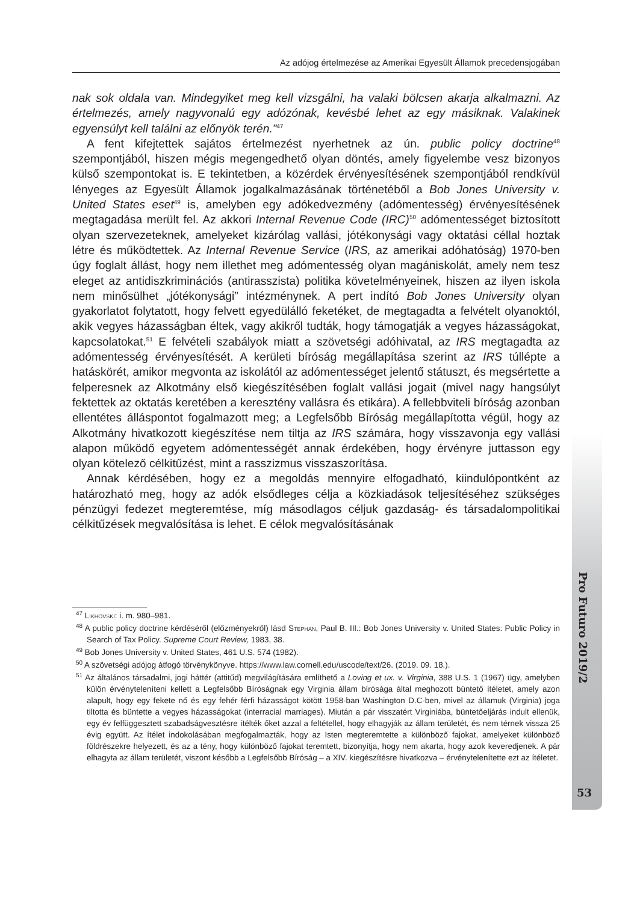Az adójog értelmezése az Amerikai Egyesült Államok precedensjogában
nak sok oldala van. Mindegyiket meg kell vizsgálni, ha valaki bölcsen akarja alkalmazni. Az értelmezés, amely nagyvonalú egy adózónak, kevésbé lehet az egy másiknak. Valakinek egyensúlyt kell találni az előnyök terén.”<sup>47</sup>
A fent kifejtettek sajátos értelmezést nyerhetnek az ún. public policy doctrine<sup>48</sup> szempontjából, hiszen mégis megengedhető olyan döntés, amely figyelembe vesz bizonyos külső szempontokat is. E tekintetben, a közérdek érvényesítésének szempontjából rendkívül lényeges az Egyesült Államok jogalkalmazásának történetéből a Bob Jones University v. United States eset<sup>49</sup> is, amelyben egy adókedvezmény (adómentesség) érvényesítésének megtagadása merült fel. Az akkori Internal Revenue Code (IRC)<sup>50</sup> adómentességet biztosított olyan szervezeteknek, amelyeket kizárólag vallási, jótékonysági vagy oktatási céllal hoztak létre és működtettek. Az Internal Revenue Service (IRS, az amerikai adóhatóság) 1970-ben úgy foglalt állást, hogy nem illethet meg adómentesség olyan magániskolát, amely nem tesz eleget az antidiszkriminációs (antirasszista) politika követelményeinek, hiszen az ilyen iskola nem minősülhet „jótékonysági” intézménynek. A pert indító Bob Jones University olyan gyakorlatot folytatott, hogy felvett egyedülálló feketéket, de megtagadta a felvételt olyanoktól, akik vegyes házasságban éltek, vagy akikről tudták, hogy támogatják a vegyes házasságokat, kapcsolatokat.<sup>51</sup> E felvételi szabályok miatt a szövetségi adóhivatal, az IRS megtagadta az adómentesség érvényesítését. A kerületi bíróság megállapítása szerint az IRS túllépte a hatáskörét, amikor megvonta az iskolától az adómentességet jelentő státuszt, és megsértette a felperesnek az Alkotmány első kiegészítésében foglalt vallási jogait (mivel nagy hangsúlyt fektettek az oktatás keretében a keresztény vallásra és etikára). A fellebbviteli bíróság azonban ellentétes álláspontot fogalmazott meg; a Legfelsőbb Bíróság megállapította végül, hogy az Alkotmány hivatkozott kiegészítése nem tiltja az IRS számára, hogy visszavonja egy vallási alapon működő egyetem adómentességét annak érdekében, hogy érvényre juttasson egy olyan kötelező célkitűzést, mint a rasszizmus visszaszorítása.
Annak kérdésében, hogy ez a megoldás mennyire elfogadható, kiindulópontként az határozható meg, hogy az adók elsődleges célja a közkiadások teljesítéséhez szükséges pénzügyi fedezet megteremtése, míg másodlagos céljuk gazdaság- és társadalompolitikai célkitűzések megvalósítása is lehet. E célok megvalósításának
<sup>47</sup> Likhovski: i. m. 980–981.
<sup>48</sup> A public policy doctrine kérdéséről (előzményekről) lásd Stephan, Paul B. III.: Bob Jones University v. United States: Public Policy in Search of Tax Policy. Supreme Court Review, 1983, 38.
<sup>49</sup> Bob Jones University v. United States, 461 U.S. 574 (1982).
<sup>50</sup> A szövetségi adójog átfogó törvénykönyve. https://www.law.cornell.edu/uscode/text/26. (2019. 09. 18.).
<sup>51</sup> Az általános társadalmi, jogi háttér (attitűd) megvilágítására említhető a Loving et ux. v. Virginia, 388 U.S. 1 (1967) ügy, amelyben külön érvényteleníteni kellett a Legfelsőbb Bíróságnak egy Virginia állam bírósága által meghozott büntető ítéletet, amely azon alapult, hogy egy fekete nő és egy fehér férfi házasságot kötött 1958-ban Washington D.C-ben, mivel az államuk (Virginia) joga tiltotta és büntette a vegyes házasságokat (interracial marriages). Miután a pár visszatért Virginiába, büntetőeljárás indult ellenük, egy év felfüggesztett szabadságvesztésre ítélték őket azzal a feltétellel, hogy elhagyják az állam területét, és nem térnek vissza 25 évig együtt. Az ítélet indokolásában megfogalmazták, hogy az Isten megteremtette a különböző fajokat, amelyeket különböző földrészekre helyezett, és az a tény, hogy különböző fajokat teremtett, bizonyítja, hogy nem akarta, hogy azok keveredjenek. A pár elhagyta az állam területét, viszont később a Legfelsőbb Bíróság – a XIV. kiegészítésre hivatkozva – érvénytelenítette ezt az ítéletet.
Pro Futuro 2019/2
53